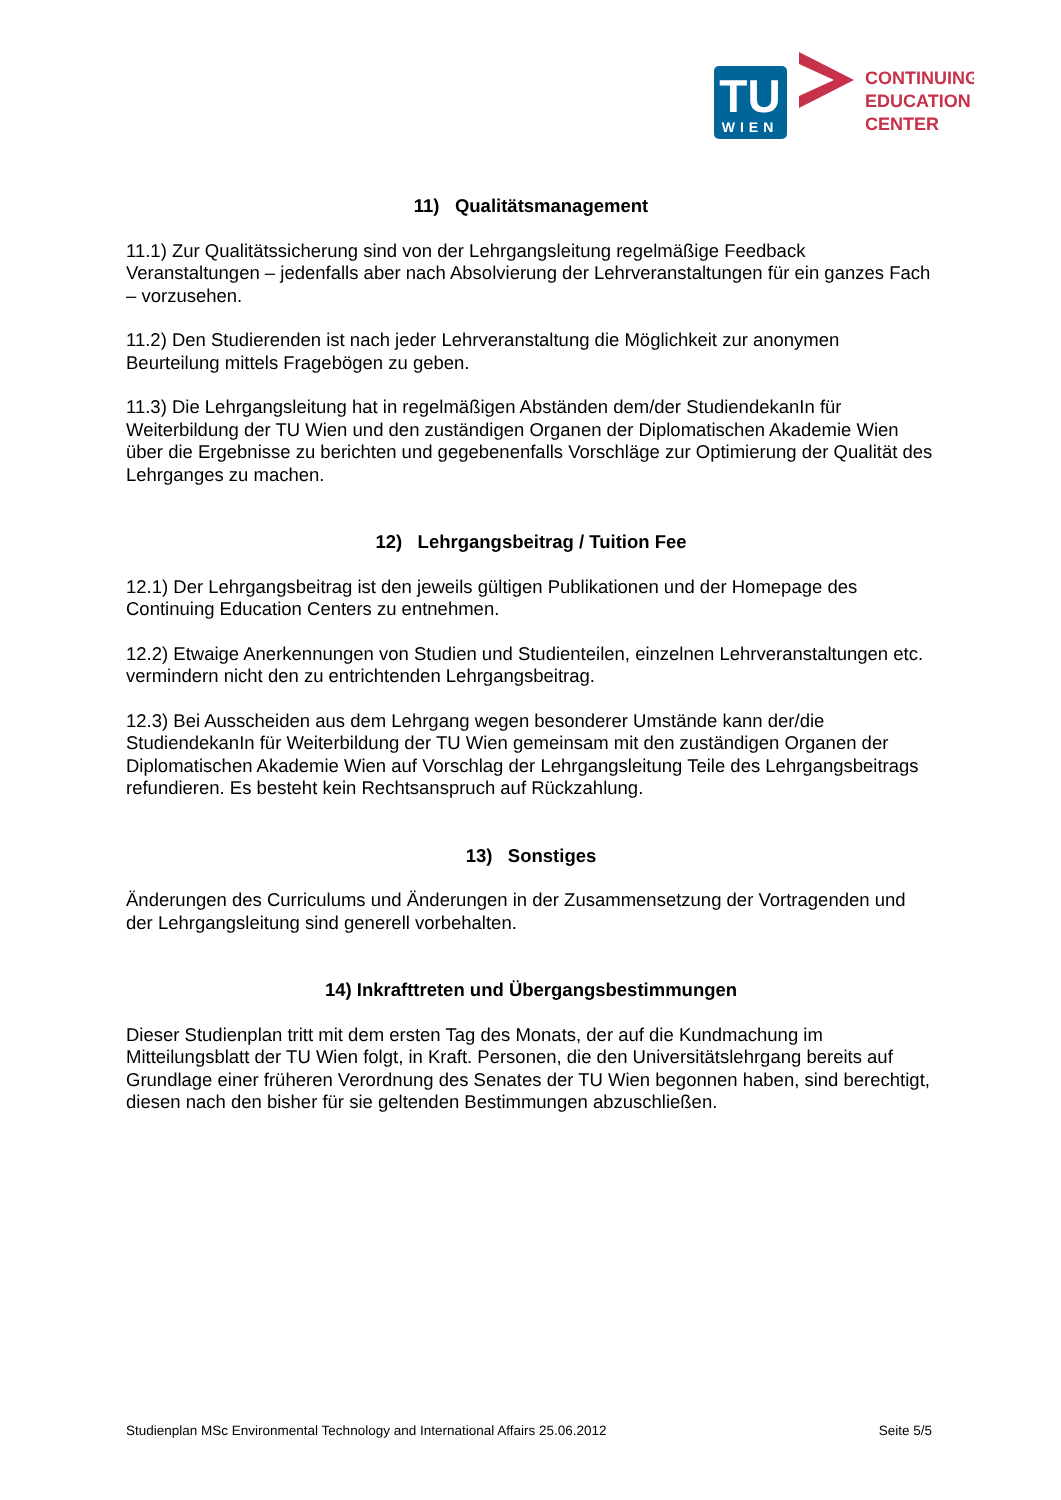TU
WIEN
CONTINUING
EDUCATION
CENTER
11) Qualitätsmanagement
11.1) Zur Qualitätssicherung sind von der Lehrgangsleitung regelmäßige Feedback Veranstaltungen – jedenfalls aber nach Absolvierung der Lehrveranstaltungen für ein ganzes Fach – vorzusehen.
11.2) Den Studierenden ist nach jeder Lehrveranstaltung die Möglichkeit zur anonymen Beurteilung mittels Fragebögen zu geben.
11.3) Die Lehrgangsleitung hat in regelmäßigen Abständen dem/der StudiendekanIn für Weiterbildung der TU Wien und den zuständigen Organen der Diplomatischen Akademie Wien über die Ergebnisse zu berichten und gegebenenfalls Vorschläge zur Optimierung der Qualität des Lehrganges zu machen.
12) Lehrgangsbeitrag / Tuition Fee
12.1) Der Lehrgangsbeitrag ist den jeweils gültigen Publikationen und der Homepage des Continuing Education Centers zu entnehmen.
12.2) Etwaige Anerkennungen von Studien und Studienteilen, einzelnen Lehrveranstaltungen etc. vermindern nicht den zu entrichtenden Lehrgangsbeitrag.
12.3) Bei Ausscheiden aus dem Lehrgang wegen besonderer Umstände kann der/die StudiendekanIn für Weiterbildung der TU Wien gemeinsam mit den zuständigen Organen der Diplomatischen Akademie Wien auf Vorschlag der Lehrgangsleitung Teile des Lehrgangsbeitrags refundieren. Es besteht kein Rechtsanspruch auf Rückzahlung.
13) Sonstiges
Änderungen des Curriculums und Änderungen in der Zusammensetzung der Vortragenden und der Lehrgangsleitung sind generell vorbehalten.
14) Inkrafttreten und Übergangsbestimmungen
Dieser Studienplan tritt mit dem ersten Tag des Monats, der auf die Kundmachung im Mitteilungsblatt der TU Wien folgt, in Kraft. Personen, die den Universitätslehrgang bereits auf Grundlage einer früheren Verordnung des Senates der TU Wien begonnen haben, sind berechtigt, diesen nach den bisher für sie geltenden Bestimmungen abzuschließen.
Studienplan MSc Environmental Technology and International Affairs 25.06.2012 Seite 5/5